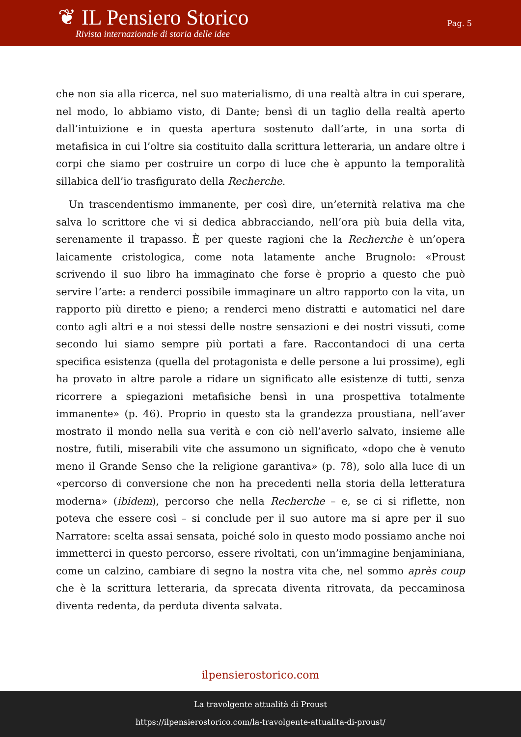❦ IL Pensiero Storico
Rivista internazionale di storia delle idee
Pag. 5
che non sia alla ricerca, nel suo materialismo, di una realtà altra in cui sperare, nel modo, lo abbiamo visto, di Dante; bensì di un taglio della realtà aperto dall’intuizione e in questa apertura sostenuto dall’arte, in una sorta di metafisica in cui l’oltre sia costituito dalla scrittura letteraria, un andare oltre i corpi che siamo per costruire un corpo di luce che è appunto la temporalità sillabica dell’io trasfigurato della Recherche.
Un trascendentismo immanente, per così dire, un’eternità relativa ma che salva lo scrittore che vi si dedica abbracciando, nell’ora più buia della vita, serenamente il trapasso. È per queste ragioni che la Recherche è un’opera laicamente cristologica, come nota latamente anche Brugnolo: «Proust scrivendo il suo libro ha immaginato che forse è proprio a questo che può servire l’arte: a renderci possibile immaginare un altro rapporto con la vita, un rapporto più diretto e pieno; a renderci meno distratti e automatici nel dare conto agli altri e a noi stessi delle nostre sensazioni e dei nostri vissuti, come secondo lui siamo sempre più portati a fare. Raccontandoci di una certa specifica esistenza (quella del protagonista e delle persone a lui prossime), egli ha provato in altre parole a ridare un significato alle esistenze di tutti, senza ricorrere a spiegazioni metafisiche bensì in una prospettiva totalmente immanente» (p. 46). Proprio in questo sta la grandezza proustiana, nell’aver mostrato il mondo nella sua verità e con ciò nell’averlo salvato, insieme alle nostre, futili, miserabili vite che assumono un significato, «dopo che è venuto meno il Grande Senso che la religione garantiva» (p. 78), solo alla luce di un «percorso di conversione che non ha precedenti nella storia della letteratura moderna» (ibidem), percorso che nella Recherche – e, se ci si riflette, non poteva che essere così – si conclude per il suo autore ma si apre per il suo Narratore: scelta assai sensata, poiché solo in questo modo possiamo anche noi immetterci in questo percorso, essere rivoltati, con un’immagine benjaminiana, come un calzino, cambiare di segno la nostra vita che, nel sommo après coup che è la scrittura letteraria, da sprecata diventa ritrovata, da peccaminosa diventa redenta, da perduta diventa salvata.
ilpensierostorico.com
La travolgente attualità di Proust
https://ilpensierostorico.com/la-travolgente-attualita-di-proust/